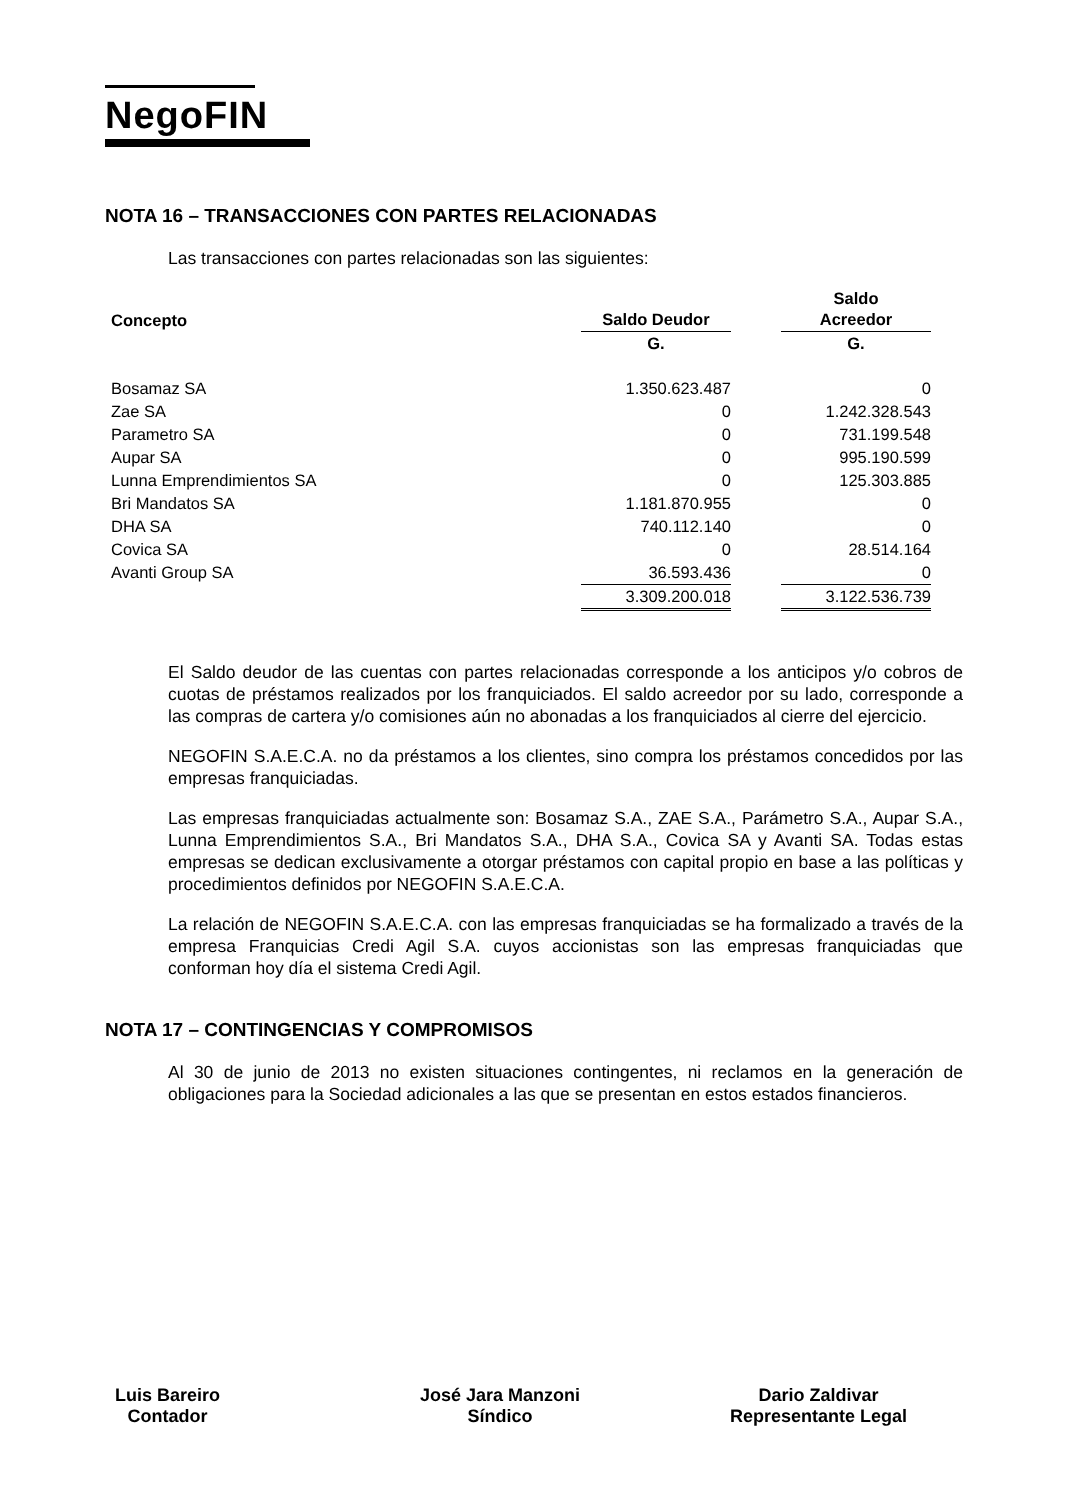NegoFIN
NOTA 16 – TRANSACCIONES CON PARTES RELACIONADAS
Las transacciones con partes relacionadas son las siguientes:
| Concepto | | Saldo Deudor | | Saldo Acreedor |
| --- | --- | --- | --- | --- |
| | | G. | | G. |
| Bosamaz SA | | 1.350.623.487 | | 0 |
| Zae SA | | 0 | | 1.242.328.543 |
| Parametro SA | | 0 | | 731.199.548 |
| Aupar SA | | 0 | | 995.190.599 |
| Lunna Emprendimientos SA | | 0 | | 125.303.885 |
| Bri Mandatos SA | | 1.181.870.955 | | 0 |
| DHA SA | | 740.112.140 | | 0 |
| Covica SA | | 0 | | 28.514.164 |
| Avanti Group SA | | 36.593.436 | | 0 |
| | | 3.309.200.018 | | 3.122.536.739 |
El Saldo deudor de las cuentas con partes relacionadas corresponde a los anticipos y/o cobros de cuotas de préstamos realizados por los franquiciados. El saldo acreedor por su lado, corresponde a las compras de cartera y/o comisiones aún no abonadas a los franquiciados al cierre del ejercicio.
NEGOFIN S.A.E.C.A. no da préstamos a los clientes, sino compra los préstamos concedidos por las empresas franquiciadas.
Las empresas franquiciadas actualmente son: Bosamaz S.A., ZAE S.A., Parámetro S.A., Aupar S.A., Lunna Emprendimientos S.A., Bri Mandatos S.A., DHA S.A., Covica SA y Avanti SA. Todas estas empresas se dedican exclusivamente a otorgar préstamos con capital propio en base a las políticas y procedimientos definidos por NEGOFIN S.A.E.C.A.
La relación de NEGOFIN S.A.E.C.A. con las empresas franquiciadas se ha formalizado a través de la empresa Franquicias Credi Agil S.A. cuyos accionistas son las empresas franquiciadas que conforman hoy día el sistema Credi Agil.
NOTA 17 – CONTINGENCIAS Y COMPROMISOS
Al 30 de junio de 2013 no existen situaciones contingentes, ni reclamos en la generación de obligaciones para la Sociedad adicionales a las que se presentan en estos estados financieros.
Luis Bareiro
Contador
José Jara Manzoni
Síndico
Dario Zaldivar
Representante Legal